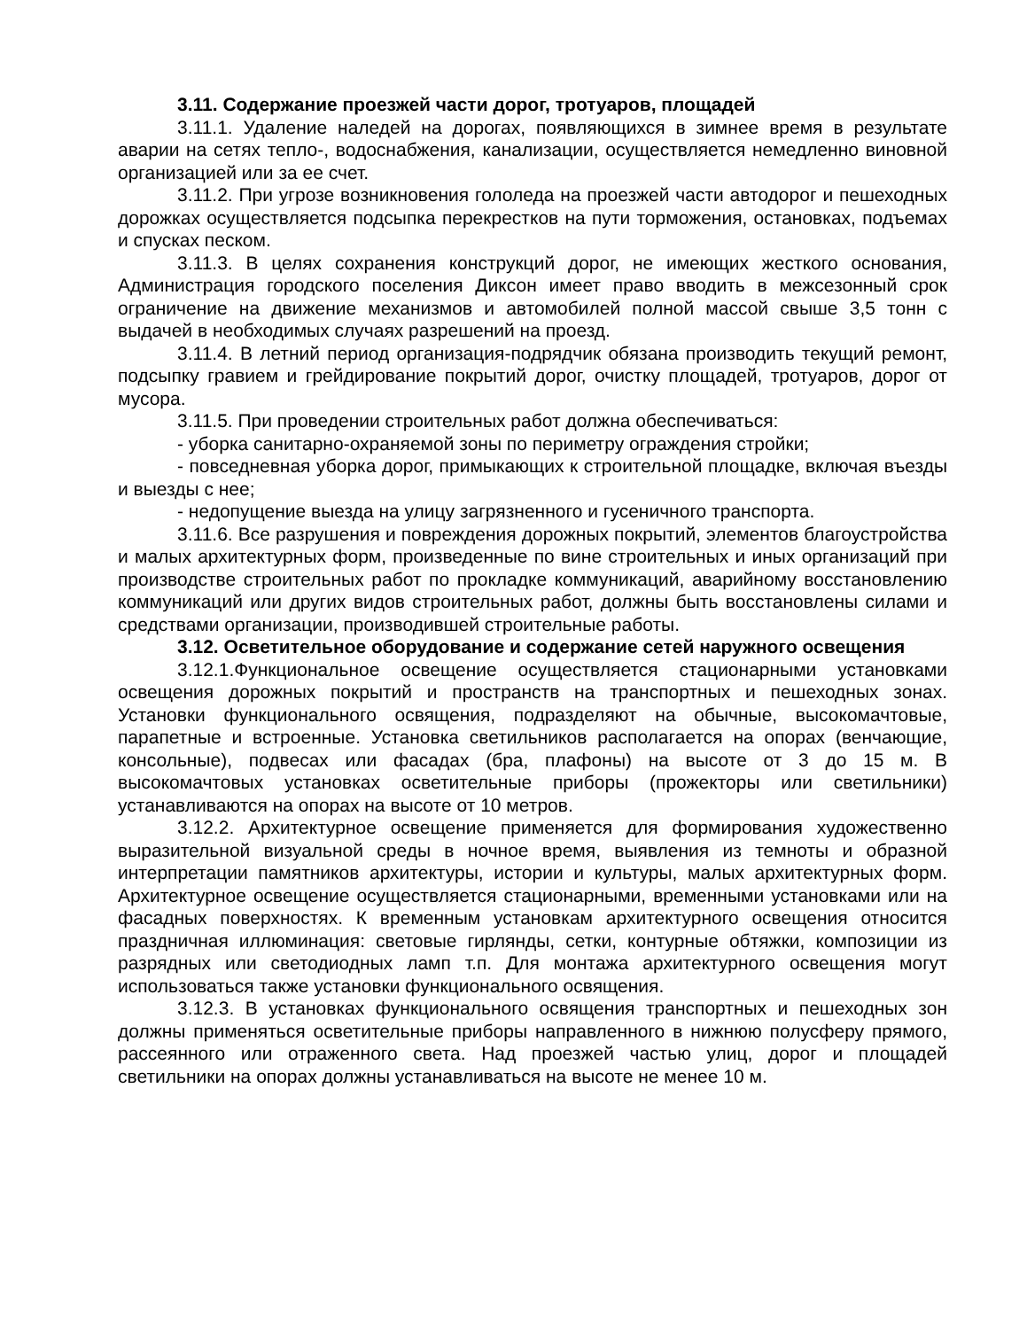3.11. Содержание проезжей части дорог, тротуаров, площадей
3.11.1. Удаление наледей на дорогах, появляющихся в зимнее время в результате аварии на сетях тепло-, водоснабжения, канализации, осуществляется немедленно виновной организацией или за ее счет.
3.11.2. При угрозе возникновения гололеда на проезжей части автодорог и пешеходных дорожках осуществляется подсыпка перекрестков на пути торможения, остановках, подъемах и спусках песком.
3.11.3. В целях сохранения конструкций дорог, не имеющих жесткого основания, Администрация городского поселения Диксон имеет право вводить в межсезонный срок ограничение на движение механизмов и автомобилей полной массой свыше 3,5 тонн с выдачей в необходимых случаях разрешений на проезд.
3.11.4. В летний период организация-подрядчик обязана производить текущий ремонт, подсыпку гравием и грейдирование покрытий дорог, очистку площадей, тротуаров, дорог от мусора.
3.11.5. При проведении строительных работ должна обеспечиваться:
- уборка санитарно-охраняемой зоны по периметру ограждения стройки;
- повседневная уборка дорог, примыкающих к строительной площадке, включая въезды и выезды с нее;
- недопущение выезда на улицу загрязненного и гусеничного транспорта.
3.11.6. Все разрушения и повреждения дорожных покрытий, элементов благоустройства и малых архитектурных форм, произведенные по вине строительных и иных организаций при производстве строительных работ по прокладке коммуникаций, аварийному восстановлению коммуникаций или других видов строительных работ, должны быть восстановлены силами и средствами организации, производившей строительные работы.
3.12. Осветительное оборудование и содержание сетей наружного освещения
3.12.1.Функциональное освещение осуществляется стационарными установками освещения дорожных покрытий и пространств на транспортных и пешеходных зонах. Установки функционального освящения, подразделяют на обычные, высокомачтовые, парапетные и встроенные. Установка светильников располагается на опорах (венчающие, консольные), подвесах или фасадах (бра, плафоны) на высоте от 3 до 15 м. В высокомачтовых установках осветительные приборы (прожекторы или светильники) устанавливаются на опорах на высоте от 10 метров.
3.12.2. Архитектурное освещение применяется для формирования художественно выразительной визуальной среды в ночное время, выявления из темноты и образной интерпретации памятников архитектуры, истории и культуры, малых архитектурных форм. Архитектурное освещение осуществляется стационарными, временными установками или на фасадных поверхностях. К временным установкам архитектурного освещения относится праздничная иллюминация: световые гирлянды, сетки, контурные обтяжки, композиции из разрядных или светодиодных ламп т.п. Для монтажа архитектурного освещения могут использоваться также установки функционального освящения.
3.12.3. В установках функционального освящения транспортных и пешеходных зон должны применяться осветительные приборы направленного в нижнюю полусферу прямого, рассеянного или отраженного света. Над проезжей частью улиц, дорог и площадей светильники на опорах должны устанавливаться на высоте не менее 10 м.